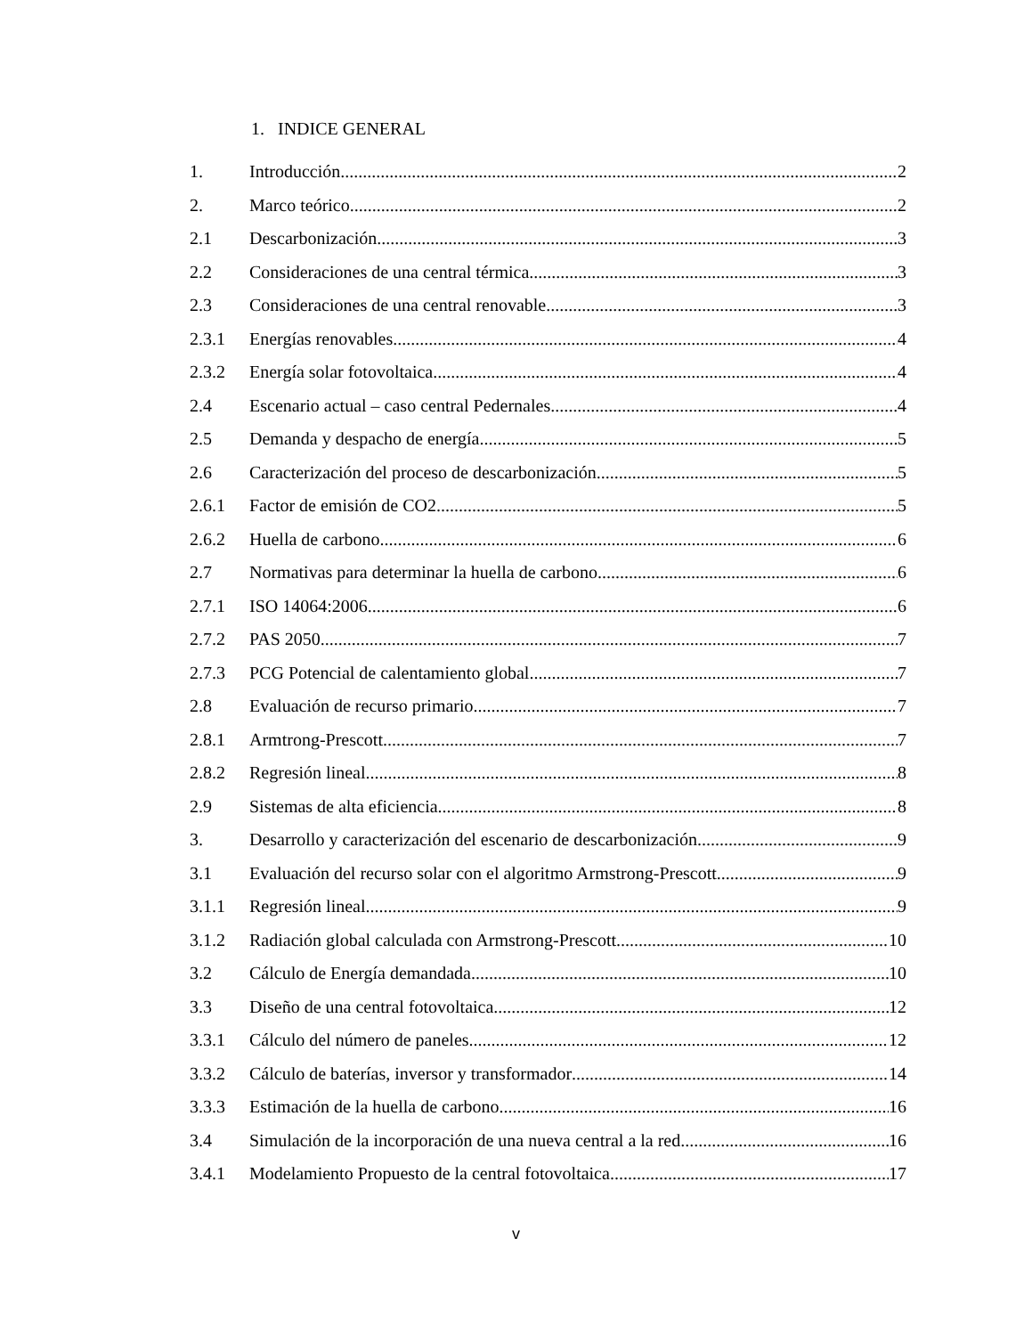1. INDICE GENERAL
1. Introducción 2
2. Marco teórico 2
2.1 Descarbonización 3
2.2 Consideraciones de una central térmica 3
2.3 Consideraciones de una central renovable 3
2.3.1 Energías renovables 4
2.3.2 Energía solar fotovoltaica 4
2.4 Escenario actual – caso central Pedernales 4
2.5 Demanda y despacho de energía 5
2.6 Caracterización del proceso de descarbonización 5
2.6.1 Factor de emisión de CO2 5
2.6.2 Huella de carbono 6
2.7 Normativas para determinar la huella de carbono 6
2.7.1 ISO 14064:2006 6
2.7.2 PAS 2050 7
2.7.3 PCG Potencial de calentamiento global 7
2.8 Evaluación de recurso primario 7
2.8.1 Armtrong-Prescott 7
2.8.2 Regresión lineal 8
2.9 Sistemas de alta eficiencia 8
3. Desarrollo y caracterización del escenario de descarbonización 9
3.1 Evaluación del recurso solar con el algoritmo Armstrong-Prescott 9
3.1.1 Regresión lineal 9
3.1.2 Radiación global calculada con Armstrong-Prescott 10
3.2 Cálculo de Energía demandada 10
3.3 Diseño de una central fotovoltaica 12
3.3.1 Cálculo del número de paneles 12
3.3.2 Cálculo de baterías, inversor y transformador 14
3.3.3 Estimación de la huella de carbono 16
3.4 Simulación de la incorporación de una nueva central a la red 16
3.4.1 Modelamiento Propuesto de la central fotovoltaica 17
v